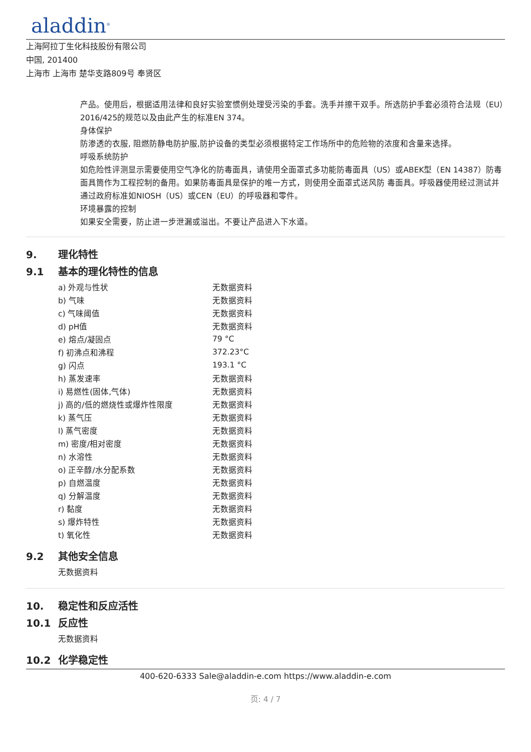aladdin<sup>®</sup>
上海阿拉丁生化科技股份有限公司
中国, 201400
上海市 上海市 楚华支路809号 奉贤区
产品。使用后，根据适用法律和良好实验室惯例处理受污染的手套。洗手并擦干双手。所选防护手套必须符合法规（EU）2016/425的规范以及由此产生的标准EN 374。
身体保护
防渗透的衣服, 阻燃防静电防护服,防护设备的类型必须根据特定工作场所中的危险物的浓度和含量来选择。
呼吸系统防护
如危险性评测显示需要使用空气净化的防毒面具，请使用全面罩式多功能防毒面具（US）或ABEK型（EN 14387）防毒面具筒作为工程控制的备用。如果防毒面具是保护的唯一方式，则使用全面罩式送风防 毒面具。呼吸器使用经过测试并通过政府标准如NIOSH（US）或CEN（EU）的呼吸器和零件。
环境暴露的控制
如果安全需要，防止进一步泄漏或溢出。不要让产品进入下水道。
9. 理化特性
9.1 基本的理化特性的信息
| a) 外观与性状 | 无数据资料 |
| b) 气味 | 无数据资料 |
| c) 气味阈值 | 无数据资料 |
| d) pH值 | 无数据资料 |
| e) 熔点/凝固点 | 79 °C |
| f) 初沸点和沸程 | 372.23°C |
| g) 闪点 | 193.1 °C |
| h) 蒸发速率 | 无数据资料 |
| i) 易燃性(固体,气体) | 无数据资料 |
| j) 高的/低的燃烧性或爆炸性限度 | 无数据资料 |
| k) 蒸气压 | 无数据资料 |
| l) 蒸气密度 | 无数据资料 |
| m) 密度/相对密度 | 无数据资料 |
| n) 水溶性 | 无数据资料 |
| o) 正辛醇/水分配系数 | 无数据资料 |
| p) 自燃温度 | 无数据资料 |
| q) 分解温度 | 无数据资料 |
| r) 黏度 | 无数据资料 |
| s) 爆炸特性 | 无数据资料 |
| t) 氧化性 | 无数据资料 |
9.2 其他安全信息
无数据资料
10. 稳定性和反应活性
10.1 反应性
无数据资料
10.2 化学稳定性
400-620-6333 Sale@aladdin-e.com https://www.aladdin-e.com
页: 4 / 7